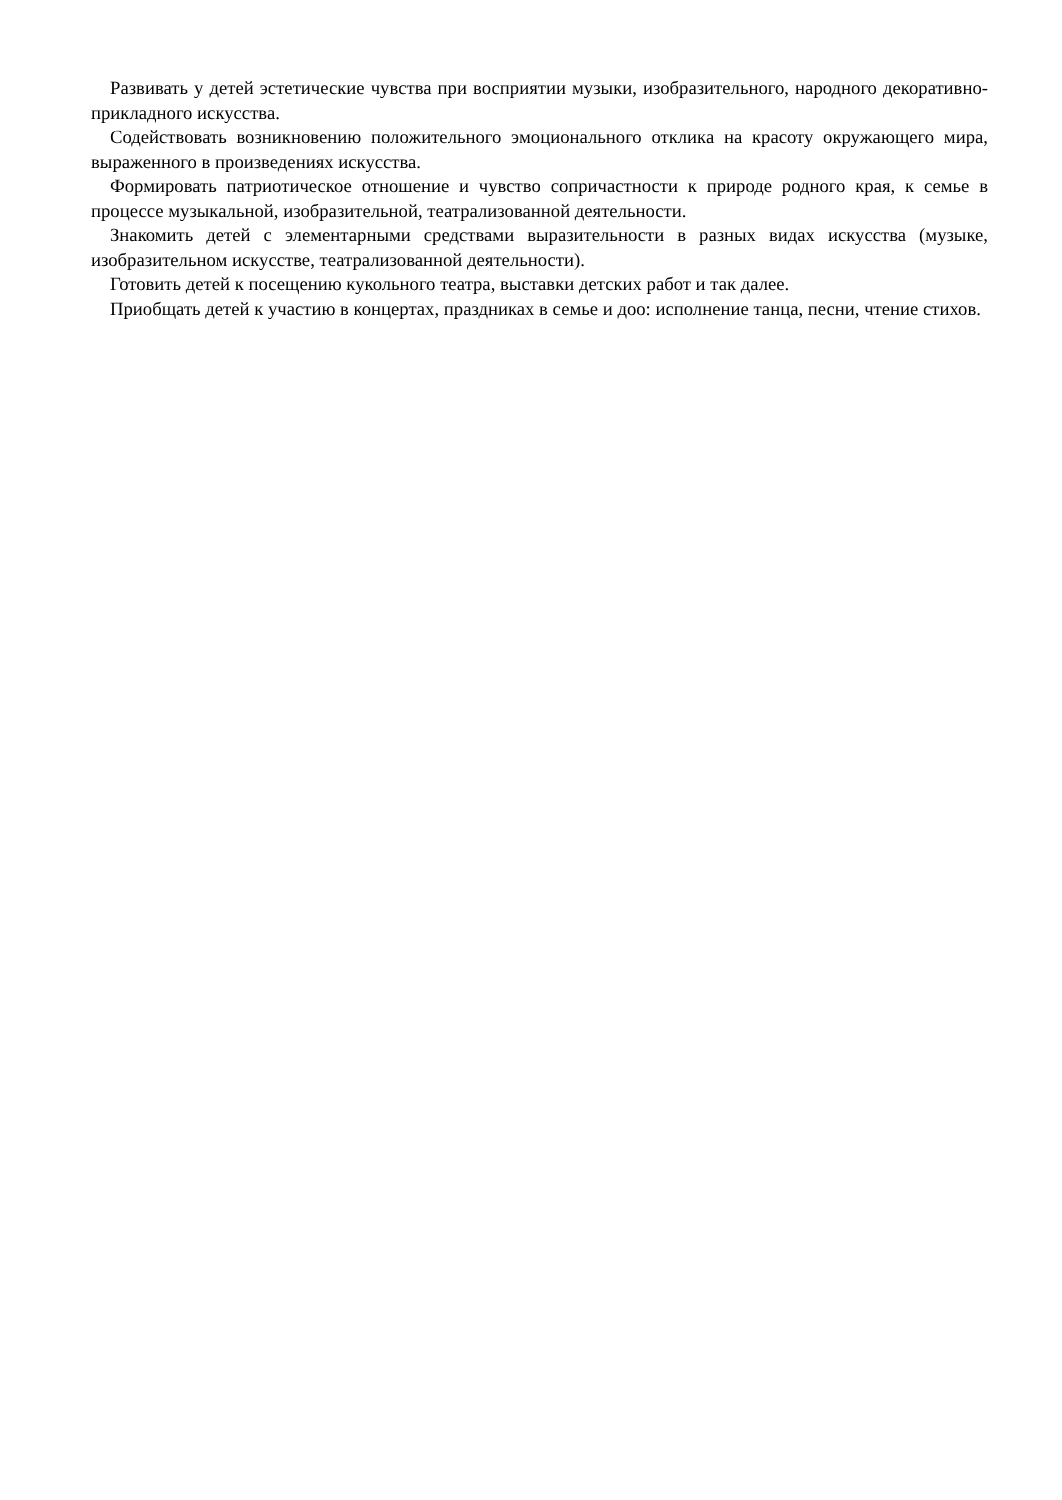Развивать у детей эстетические чувства при восприятии музыки, изобразительного, народного декоративно-прикладного искусства.
Содействовать возникновению положительного эмоционального отклика на красоту окружающего мира, выраженного в произведениях искусства.
Формировать патриотическое отношение и чувство сопричастности к природе родного края, к семье в процессе музыкальной, изобразительной, театрализованной деятельности.
Знакомить детей с элементарными средствами выразительности в разных видах искусства (музыке, изобразительном искусстве, театрализованной деятельности).
Готовить детей к посещению кукольного театра, выставки детских работ и так далее.
Приобщать детей к участию в концертах, праздниках в семье и доо: исполнение танца, песни, чтение стихов.